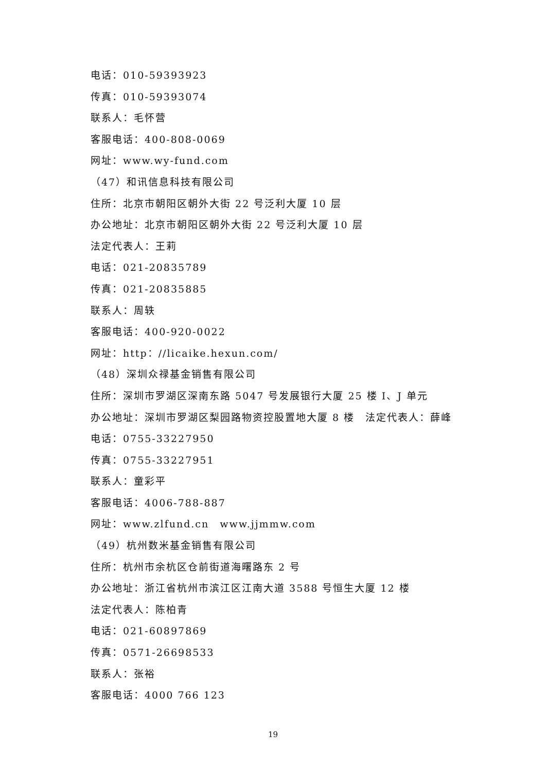电话：010-59393923
传真：010-59393074
联系人：毛怀营
客服电话：400-808-0069
网址：www.wy-fund.com
（47）和讯信息科技有限公司
住所：北京市朝阳区朝外大街 22 号泛利大厦 10 层
办公地址：北京市朝阳区朝外大街 22 号泛利大厦 10 层
法定代表人：王莉
电话：021-20835789
传真：021-20835885
联系人：周轶
客服电话：400-920-0022
网址：http：//licaike.hexun.com/
（48）深圳众禄基金销售有限公司
住所：深圳市罗湖区深南东路 5047 号发展银行大厦 25 楼 I、J 单元
办公地址：深圳市罗湖区梨园路物资控股置地大厦 8 楼　法定代表人：薛峰
电话：0755-33227950
传真：0755-33227951
联系人：童彩平
客服电话：4006-788-887
网址：www.zlfund.cn　www.jjmmw.com
（49）杭州数米基金销售有限公司
住所：杭州市余杭区仓前街道海曙路东 2 号
办公地址：浙江省杭州市滨江区江南大道 3588 号恒生大厦 12 楼
法定代表人：陈柏青
电话：021-60897869
传真：0571-26698533
联系人：张裕
客服电话：4000 766 123
19